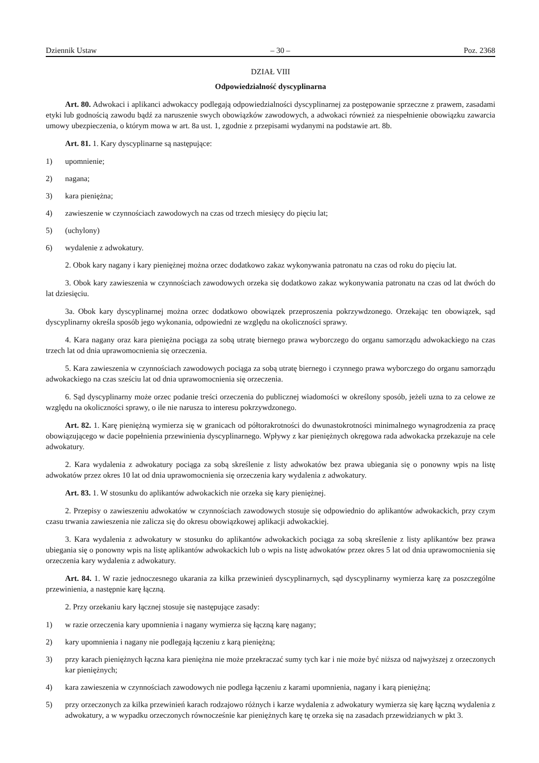Dziennik Ustaw – 30 – Poz. 2368
DZIAŁ VIII
Odpowiedzialność dyscyplinarna
Art. 80. Adwokaci i aplikanci adwokaccy podlegają odpowiedzialności dyscyplinarnej za postępowanie sprzeczne z prawem, zasadami etyki lub godnością zawodu bądź za naruszenie swych obowiązków zawodowych, a adwokaci również za niespełnienie obowiązku zawarcia umowy ubezpieczenia, o którym mowa w art. 8a ust. 1, zgodnie z przepisami wydanymi na podstawie art. 8b.
Art. 81. 1. Kary dyscyplinarne są następujące:
1) upomnienie;
2) nagana;
3) kara pieniężna;
4) zawieszenie w czynnościach zawodowych na czas od trzech miesięcy do pięciu lat;
5) (uchylony)
6) wydalenie z adwokatury.
2. Obok kary nagany i kary pieniężnej można orzec dodatkowo zakaz wykonywania patronatu na czas od roku do pięciu lat.
3. Obok kary zawieszenia w czynnościach zawodowych orzeka się dodatkowo zakaz wykonywania patronatu na czas od lat dwóch do lat dziesięciu.
3a. Obok kary dyscyplinarnej można orzec dodatkowo obowiązek przeproszenia pokrzywdzonego. Orzekając ten obowiązek, sąd dyscyplinarny określa sposób jego wykonania, odpowiedni ze względu na okoliczności sprawy.
4. Kara nagany oraz kara pieniężna pociąga za sobą utratę biernego prawa wyborczego do organu samorządu adwokackiego na czas trzech lat od dnia uprawomocnienia się orzeczenia.
5. Kara zawieszenia w czynnościach zawodowych pociąga za sobą utratę biernego i czynnego prawa wyborczego do organu samorządu adwokackiego na czas sześciu lat od dnia uprawomocnienia się orzeczenia.
6. Sąd dyscyplinarny może orzec podanie treści orzeczenia do publicznej wiadomości w określony sposób, jeżeli uzna to za celowe ze względu na okoliczności sprawy, o ile nie narusza to interesu pokrzywdzonego.
Art. 82. 1. Karę pieniężną wymierza się w granicach od półtorakrotności do dwunastokrotności minimalnego wynagrodzenia za pracę obowiązującego w dacie popełnienia przewinienia dyscyplinarnego. Wpływy z kar pieniężnych okręgowa rada adwokacka przekazuje na cele adwokatury.
2. Kara wydalenia z adwokatury pociąga za sobą skreślenie z listy adwokatów bez prawa ubiegania się o ponowny wpis na listę adwokatów przez okres 10 lat od dnia uprawomocnienia się orzeczenia kary wydalenia z adwokatury.
Art. 83. 1. W stosunku do aplikantów adwokackich nie orzeka się kary pieniężnej.
2. Przepisy o zawieszeniu adwokatów w czynnościach zawodowych stosuje się odpowiednio do aplikantów adwokackich, przy czym czasu trwania zawieszenia nie zalicza się do okresu obowiązkowej aplikacji adwokackiej.
3. Kara wydalenia z adwokatury w stosunku do aplikantów adwokackich pociąga za sobą skreślenie z listy aplikantów bez prawa ubiegania się o ponowny wpis na listę aplikantów adwokackich lub o wpis na listę adwokatów przez okres 5 lat od dnia uprawomocnienia się orzeczenia kary wydalenia z adwokatury.
Art. 84. 1. W razie jednoczesnego ukarania za kilka przewinień dyscyplinarnych, sąd dyscyplinarny wymierza karę za poszczególne przewinienia, a następnie karę łączną.
2. Przy orzekaniu kary łącznej stosuje się następujące zasady:
1) w razie orzeczenia kary upomnienia i nagany wymierza się łączną karę nagany;
2) kary upomnienia i nagany nie podlegają łączeniu z karą pieniężną;
3) przy karach pieniężnych łączna kara pieniężna nie może przekraczać sumy tych kar i nie może być niższa od najwyższej z orzeczonych kar pieniężnych;
4) kara zawieszenia w czynnościach zawodowych nie podlega łączeniu z karami upomnienia, nagany i karą pieniężną;
5) przy orzeczonych za kilka przewinień karach rodzajowo różnych i karze wydalenia z adwokatury wymierza się karę łączną wydalenia z adwokatury, a w wypadku orzeczonych równocześnie kar pieniężnych karę tę orzeka się na zasadach przewidzianych w pkt 3.